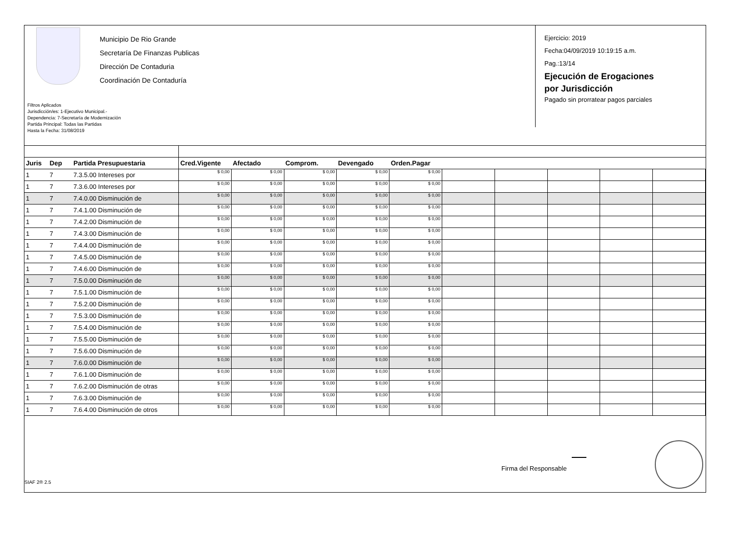Municipio De Rio Grande
Secretaría De Finanzas Publicas
Dirección De Contaduria
Coordinación De Contaduría
Filtros Aplicados
Jurisdicción/es: 1-Ejecutivo Municipal.-
Dependencia: 7-Secretaría de Modernización
Partida Principal: Todas las Partidas
Hasta la Fecha: 31/08/2019
Ejercicio: 2019
Fecha:04/09/2019 10:19:15 a.m.
Pag.:13/14
Ejecución de Erogaciones
por Jurisdicción
Pagado sin prorratear pagos parciales
| Juris | Dep | Partida Presupuestaria | Cred.Vigente | Afectado | Comprom. | Devengado | Orden.Pagar | | | | | |
| --- | --- | --- | --- | --- | --- | --- | --- | --- | --- | --- | --- | --- |
| 1 | 7 | 7.3.5.00 Intereses por | $ 0,00 | $ 0,00 | $ 0,00 | $ 0,00 | $ 0,00 | | | | | |
| 1 | 7 | 7.3.6.00 Intereses por | $ 0,00 | $ 0,00 | $ 0,00 | $ 0,00 | $ 0,00 | | | | | |
| 1 | 7 | 7.4.0.00 Disminución de | $ 0,00 | $ 0,00 | $ 0,00 | $ 0,00 | $ 0,00 | | | | | |
| 1 | 7 | 7.4.1.00 Disminución de | $ 0,00 | $ 0,00 | $ 0,00 | $ 0,00 | $ 0,00 | | | | | |
| 1 | 7 | 7.4.2.00 Disminución de | $ 0,00 | $ 0,00 | $ 0,00 | $ 0,00 | $ 0,00 | | | | | |
| 1 | 7 | 7.4.3.00 Disminución de | $ 0,00 | $ 0,00 | $ 0,00 | $ 0,00 | $ 0,00 | | | | | |
| 1 | 7 | 7.4.4.00 Disminución de | $ 0,00 | $ 0,00 | $ 0,00 | $ 0,00 | $ 0,00 | | | | | |
| 1 | 7 | 7.4.5.00 Disminución de | $ 0,00 | $ 0,00 | $ 0,00 | $ 0,00 | $ 0,00 | | | | | |
| 1 | 7 | 7.4.6.00 Disminución de | $ 0,00 | $ 0,00 | $ 0,00 | $ 0,00 | $ 0,00 | | | | | |
| 1 | 7 | 7.5.0.00 Disminución de | $ 0,00 | $ 0,00 | $ 0,00 | $ 0,00 | $ 0,00 | | | | | |
| 1 | 7 | 7.5.1.00 Disminución de | $ 0,00 | $ 0,00 | $ 0,00 | $ 0,00 | $ 0,00 | | | | | |
| 1 | 7 | 7.5.2.00 Disminución de | $ 0,00 | $ 0,00 | $ 0,00 | $ 0,00 | $ 0,00 | | | | | |
| 1 | 7 | 7.5.3.00 Disminución de | $ 0,00 | $ 0,00 | $ 0,00 | $ 0,00 | $ 0,00 | | | | | |
| 1 | 7 | 7.5.4.00 Disminución de | $ 0,00 | $ 0,00 | $ 0,00 | $ 0,00 | $ 0,00 | | | | | |
| 1 | 7 | 7.5.5.00 Disminución de | $ 0,00 | $ 0,00 | $ 0,00 | $ 0,00 | $ 0,00 | | | | | |
| 1 | 7 | 7.5.6.00 Disminución de | $ 0,00 | $ 0,00 | $ 0,00 | $ 0,00 | $ 0,00 | | | | | |
| 1 | 7 | 7.6.0.00 Disminución de | $ 0,00 | $ 0,00 | $ 0,00 | $ 0,00 | $ 0,00 | | | | | |
| 1 | 7 | 7.6.1.00 Disminución de | $ 0,00 | $ 0,00 | $ 0,00 | $ 0,00 | $ 0,00 | | | | | |
| 1 | 7 | 7.6.2.00 Disminución de otras | $ 0,00 | $ 0,00 | $ 0,00 | $ 0,00 | $ 0,00 | | | | | |
| 1 | 7 | 7.6.3.00 Disminución de | $ 0,00 | $ 0,00 | $ 0,00 | $ 0,00 | $ 0,00 | | | | | |
| 1 | 7 | 7.6.4.00 Disminución de otros | $ 0,00 | $ 0,00 | $ 0,00 | $ 0,00 | $ 0,00 | | | | | |
Firma del Responsable
SIAF 2® 2.5